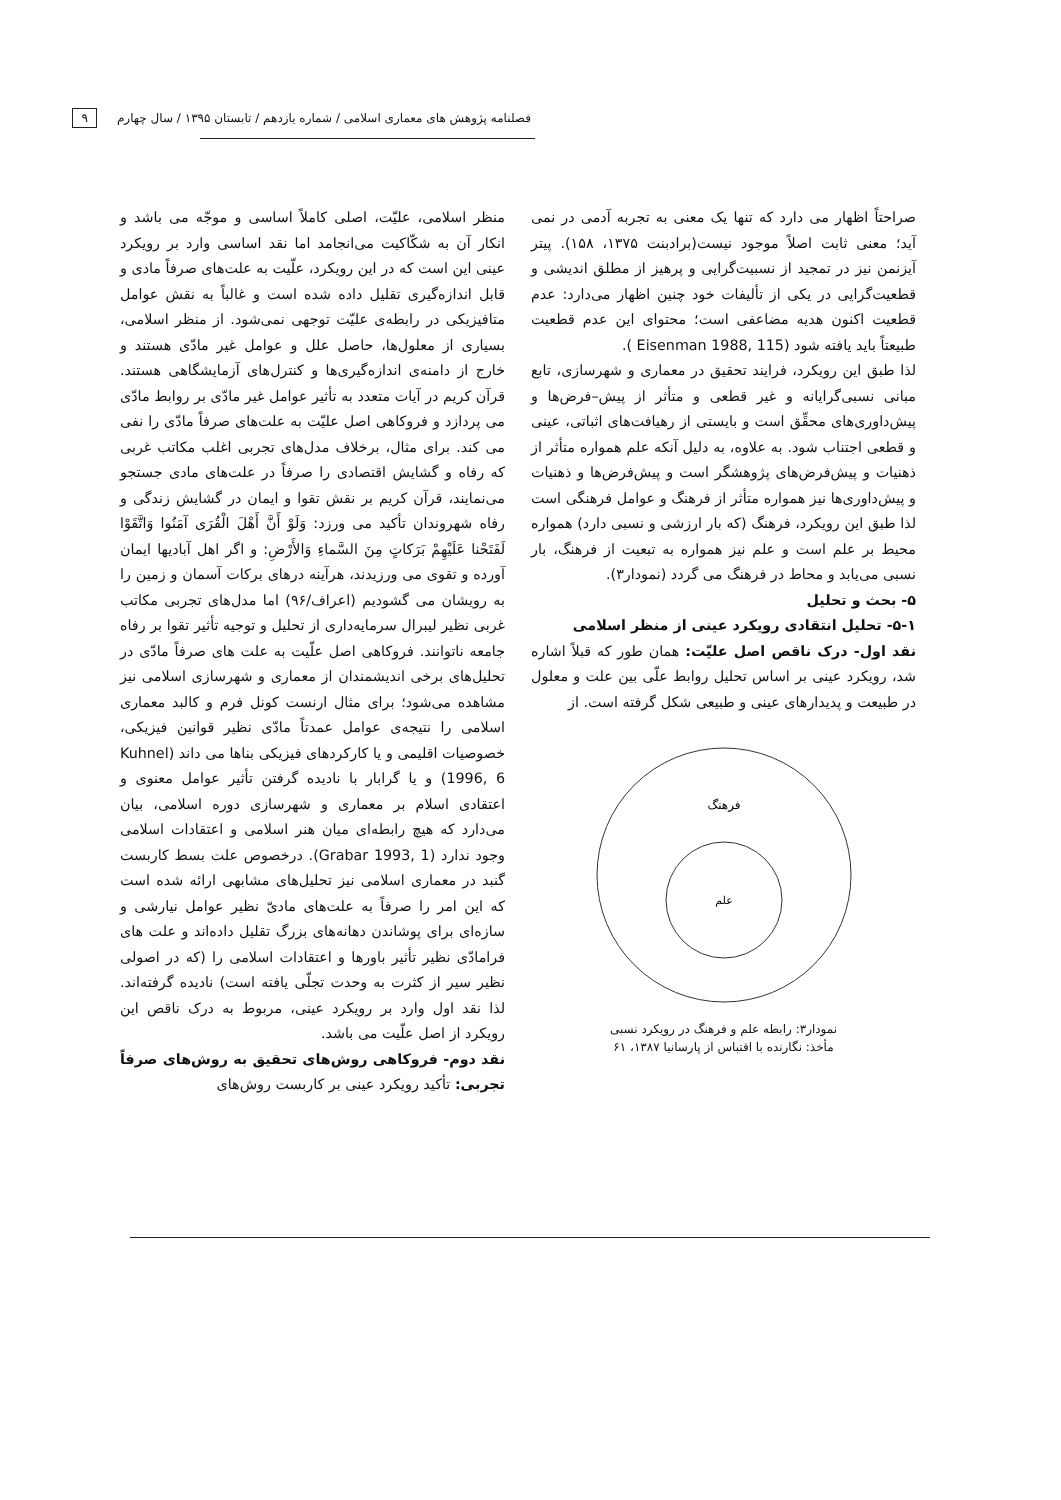فصلنامه پژوهش های معماری اسلامی / شماره یازدهم / تابستان ۱۳۹۵ / سال چهارم ۹
صراحتاً اظهار می دارد که تنها یک معنی به تجربه آدمی در نمی آید؛ معنی ثابت اصلاً موجود نیست(برادبنت ۱۳۷۵، ۱۵۸). پیتر آیزنمن نیز در تمجید از نسبیت‌گرایی و پرهیز از مطلق اندیشی و قطعیت‌گرایی در یکی از تألیفات خود چنین اظهار می‌دارد: عدم قطعیت اکنون هدیه مضاعفی است؛ محتوای این عدم قطعیت طبیعتاً باید یافته شود (Eisenman 1988, 115 ).
لذا طبق این رویکرد، فرایند تحقیق در معماری و شهرسازی، تابع مبانی نسبی‌گرایانه و غیر قطعی و متأثر از پیش–فرض‌ها و پیش‌داوری‌های محقِّق است و بایستی از رهیافت‌های اثباتی، عینی و قطعی اجتناب شود. به علاوه، به دلیل آنکه علم همواره متأثر از ذهنیات و پیش‌فرض‌های پژوهشگر است و پیش‌فرض‌ها و ذهنیات و پیش‌داوری‌ها نیز همواره متأثر از فرهنگ و عوامل فرهنگی است لذا طبق این رویکرد، فرهنگ (که بار ارزشی و نسبی دارد) همواره محیط بر علم است و علم نیز همواره به تبعیت از فرهنگ، بار نسبی می‌یابد و محاط در فرهنگ می گردد (نمودار۳).
۵- بحث و تحلیل
۵-۱- تحلیل انتقادی رویکرد عینی از منظر اسلامی
نقد اول- درک ناقص اصل علیّت: همان طور که قبلاً اشاره شد، رویکرد عینی بر اساس تحلیل روابط علّی بین علت و معلول در طبیعت و پدیدارهای عینی و طبیعی شکل گرفته است. از
فرهنگ
علم
نمودار۳: رابطه علم و فرهنگ در رویکرد نسبی
مأخذ: نگارنده با اقتباس از پارسانیا ۱۳۸۷، ۶۱
منظر اسلامی، علیّت، اصلی کاملاً اساسی و موجّه می باشد و انکار آن به شکّاکیت می‌انجامد اما نقد اساسی وارد بر رویکرد عینی این است که در این رویکرد، علّیت به علت‌های صرفاً مادی و قابل اندازه‌گیری تقلیل داده شده است و غالباً به نقش عوامل متافیزیکی در رابطه‌ی علیّت توجهی نمی‌شود. از منظر اسلامی، بسیاری از معلول‌ها، حاصل علل و عوامل غیر مادّی هستند و خارج از دامنه‌ی اندازه‌گیری‌ها و کنترل‌های آزمایشگاهی هستند. قرآن کریم در آیات متعدد به تأثیر عوامل غیر مادّی بر روابط مادّی می پردازد و فروکاهی اصل علیّت به علت‌های صرفاً مادّی را نفی می کند. برای مثال، برخلاف مدل‌های تجربی اغلب مکاتب غربی که رفاه و گشایش اقتصادی را صرفاً در علت‌های مادی جستجو می‌نمایند، قرآن کریم بر نقش تقوا و ایمان در گشایش زندگی و رفاه شهروندان تأکید می ورزد: وَلَوْ أَنَّ أَهْلَ الْقُرَى آمَنُوا وَاتَّقَوْا لَفَتَحْنا عَلَيْهِمْ بَرَكاتٍ مِنَ السَّماءِ وَالأَرْضِ: و اگر اهل آبادیها ایمان آورده و تقوی می ورزیدند، هرآینه درهای برکات آسمان و زمین را به رویشان می گشودیم (اعراف/۹۶) اما مدل‌های تجربی مکاتب غربی نظیر لیبرال سرمایه‌داری از تحلیل و توجیه تأثیر تقوا بر رفاه جامعه ناتوانند. فروکاهی اصل علّیت به علت های صرفاً مادّی در تحلیل‌های برخی اندیشمندان از معماری و شهرسازی اسلامی نیز مشاهده می‌شود؛ برای مثال ارنست کونل فرم و کالبد معماری اسلامی را نتیجه‌ی عوامل عمدتاً مادّی نظیر قوانین فیزیکی، خصوصیات اقلیمی و یا کارکردهای فیزیکی بناها می داند (Kuhnel 1996, 6) و یا گرابار با نادیده گرفتن تأثیر عوامل معنوی و اعتقادی اسلام بر معماری و شهرسازی دوره اسلامی، بیان می‌دارد که هیچ رابطه‌ای میان هنر اسلامی و اعتقادات اسلامی وجود ندارد (Grabar 1993, 1). درخصوص علت بسط کاربست گنبد در معماری اسلامی نیز تحلیل‌های مشابهی ارائه شده است که این امر را صرفاً به علت‌های مادیّ نظیر عوامل نیارشی و سازه‌ای برای پوشاندن دهانه‌های بزرگ تقلیل داده‌اند و علت های فرامادّی نظیر تأثیر باورها و اعتقادات اسلامی را (که در اصولی نظیر سیر از کثرت به وحدت تجلّی یافته است) نادیده گرفته‌اند. لذا نقد اول وارد بر رویکرد عینی، مربوط به درک ناقص این رویکرد از اصل علّیت می باشد.
نقد دوم- فروکاهی روش‌های تحقیق به روش‌های صرفاً تجربی: تأکید رویکرد عینی بر کاربست روش‌های